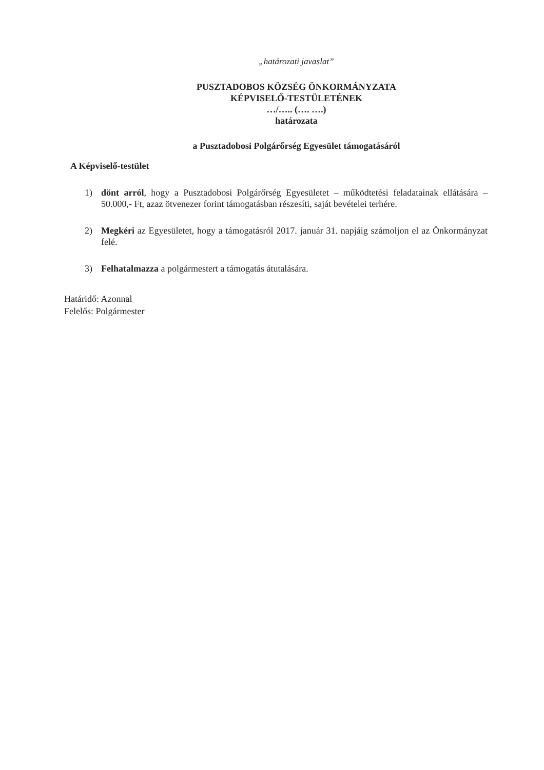„határozati javaslat”
PUSZTADOBOS KÖZSÉG ÖNKORMÁNYZATA
KÉPVISELŐ-TESTÜLETÉNEK
…/….. (…. ….)
határozata
a Pusztadobosi Polgárőrség Egyesület támogatásáról
A Képviselő-testület
1) dönt arról, hogy a Pusztadobosi Polgárőrség Egyesületet – működtetési feladatainak ellátására – 50.000,- Ft, azaz ötvenezer forint támogatásban részesíti, saját bevételei terhére.
2) Megkéri az Egyesületet, hogy a támogatásról 2017. január 31. napjáig számoljon el az Önkormányzat felé.
3) Felhatalmazza a polgármestert a támogatás átutalására.
Határidő: Azonnal
Felelős: Polgármester